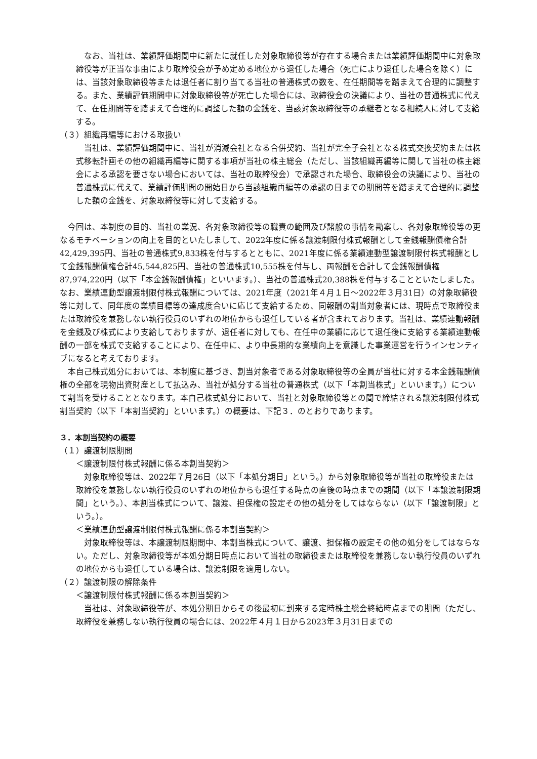なお、当社は、業績評価期間中に新たに就任した対象取締役等が存在する場合または業績評価期間中に対象取締役等が正当な事由により取締役会が予め定める地位から退任した場合（死亡により退任した場合を除く）には、当該対象取締役等または退任者に割り当てる当社の普通株式の数を、在任期間等を踏まえて合理的に調整する。また、業績評価期間中に対象取締役等が死亡した場合には、取締役会の決議により、当社の普通株式に代えて、在任期間等を踏まえて合理的に調整した額の金銭を、当該対象取締役等の承継者となる相続人に対して支給する。
（３）組織再編等における取扱い
当社は、業績評価期間中に、当社が消滅会社となる合併契約、当社が完全子会社となる株式交換契約または株式移転計画その他の組織再編等に関する事項が当社の株主総会（ただし、当該組織再編等に関して当社の株主総会による承認を要さない場合においては、当社の取締役会）で承認された場合、取締役会の決議により、当社の普通株式に代えて、業績評価期間の開始日から当該組織再編等の承認の日までの期間等を踏まえて合理的に調整した額の金銭を、対象取締役等に対して支給する。
今回は、本制度の目的、当社の業況、各対象取締役等の職責の範囲及び諸般の事情を勘案し、各対象取締役等の更なるモチベーションの向上を目的といたしまして、2022年度に係る譲渡制限付株式報酬として金銭報酬債権合計42,429,395円、当社の普通株式9,833株を付与するとともに、2021年度に係る業績連動型譲渡制限付株式報酬として金銭報酬債権合計45,544,825円、当社の普通株式10,555株を付与し、両報酬を合計して金銭報酬債権87,974,220円（以下「本金銭報酬債権」といいます。）、当社の普通株式20,388株を付与することといたしました。なお、業績連動型譲渡制限付株式報酬については、2021年度（2021年４月１日～2022年３月31日）の対象取締役等に対して、同年度の業績目標等の達成度合いに応じて支給するため、同報酬の割当対象者には、現時点で取締役または取締役を兼務しない執行役員のいずれの地位からも退任している者が含まれております。当社は、業績連動報酬を金銭及び株式により支給しておりますが、退任者に対しても、在任中の業績に応じて退任後に支給する業績連動報酬の一部を株式で支給することにより、在任中に、より中長期的な業績向上を意識した事業運営を行うインセンティブになると考えております。
本自己株式処分においては、本制度に基づき、割当対象者である対象取締役等の全員が当社に対する本金銭報酬債権の全部を現物出資財産として払込み、当社が処分する当社の普通株式（以下「本割当株式」といいます。）について割当を受けることとなります。本自己株式処分において、当社と対象取締役等との間で締結される譲渡制限付株式割当契約（以下「本割当契約」といいます。）の概要は、下記３．のとおりであります。
３．本割当契約の概要
（１）譲渡制限期間
＜譲渡制限付株式報酬に係る本割当契約＞
対象取締役等は、2022年７月26日（以下「本処分期日」という。）から対象取締役等が当社の取締役または取締役を兼務しない執行役員のいずれの地位からも退任する時点の直後の時点までの期間（以下「本譲渡制限期間」という。）、本割当株式について、譲渡、担保権の設定その他の処分をしてはならない（以下「譲渡制限」という。）。
＜業績連動型譲渡制限付株式報酬に係る本割当契約＞
対象取締役等は、本譲渡制限期間中、本割当株式について、譲渡、担保権の設定その他の処分をしてはならない。ただし、対象取締役等が本処分期日時点において当社の取締役または取締役を兼務しない執行役員のいずれの地位からも退任している場合は、譲渡制限を適用しない。
（２）譲渡制限の解除条件
＜譲渡制限付株式報酬に係る本割当契約＞
当社は、対象取締役等が、本処分期日からその後最初に到来する定時株主総会終結時点までの期間（ただし、取締役を兼務しない執行役員の場合には、2022年４月１日から2023年３月31日までの